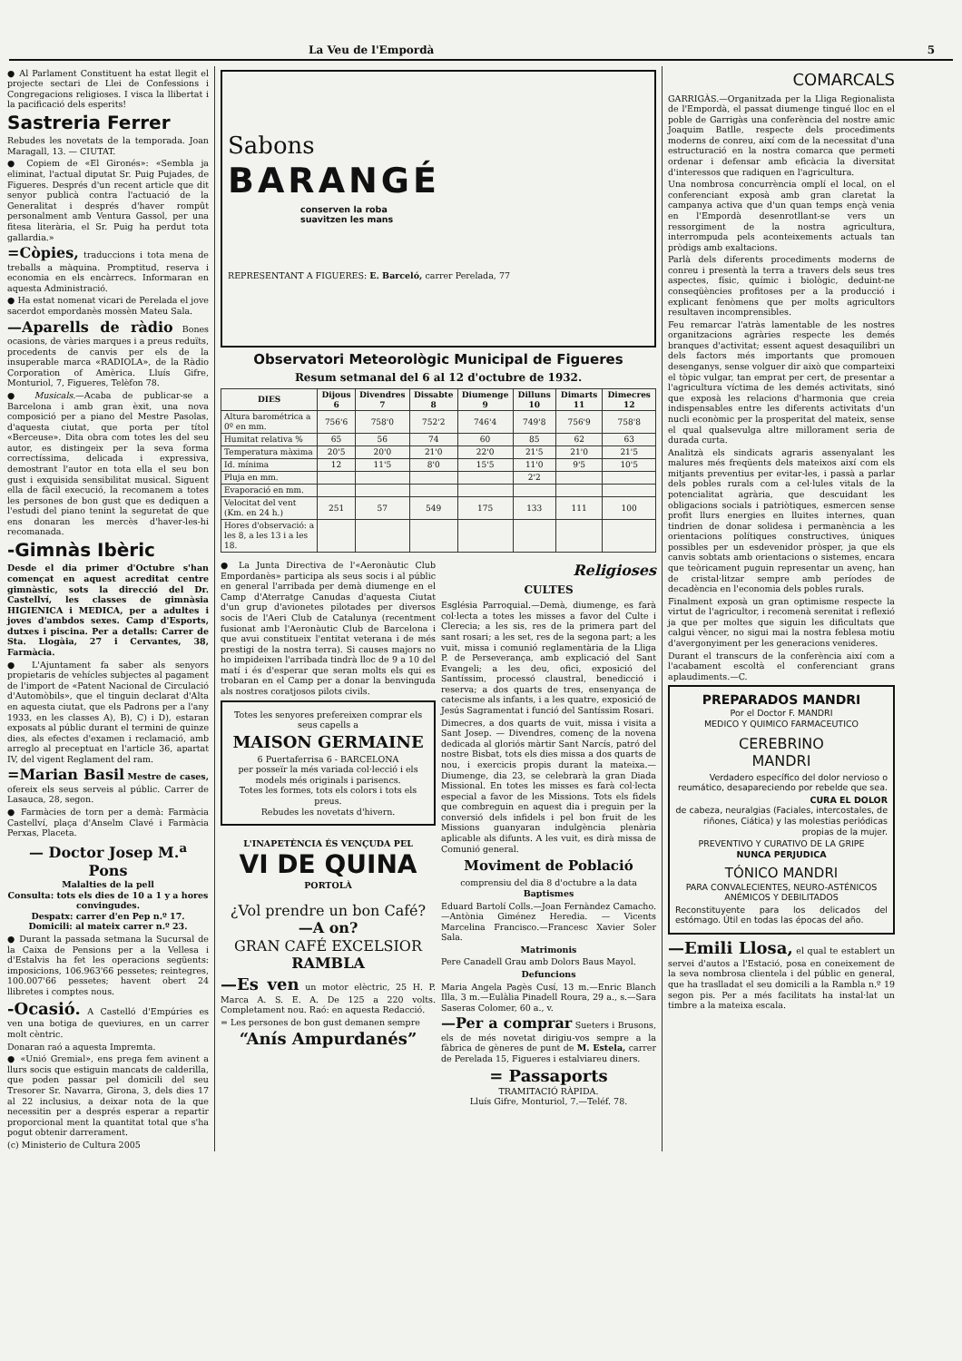La Veu de l'Empordà 5
● Al Parlament Constituent ha estat llegit el projecte sectari de Llei de Confessions i Congregacions religioses. I visca la llibertat i la pacificació dels esperits!
Sastreria Ferrer
Rebudes les novetats de la temporada. Joan Maragall, 13. — CIUTAT.
● Copiem de «El Gironés»: «Sembla ja eliminat, l'actual diputat Sr. Puig Pujades, de Figueres. Després d'un recent article que dit senyor publicà contra l'actuació de la Generalitat i després d'haver rompût personalment amb Ventura Gassol, per una fitesa literària, el Sr. Puig ha perdut tota gallardia.»
=Còpies, traduccions i tota mena de treballs a màquina. Promptitud, reserva i economia en els encàrrecs. Informaran en aquesta Administració.
● Ha estat nomenat vicari de Perelada el jove sacerdot empordanès mossèn Mateu Sala.
—Aparells de ràdio Bones ocasions, de vàries marques i a preus reduïts, procedents de canvis per els de la insuperable marca «RADIOLA», de la Ràdio Corporation of Amèrica. Lluís Gifre, Monturiol, 7, Figueres, Telèfon 78.
● Musicals.—Acaba de publicar-se a Barcelona i amb gran èxit, una nova composició per a piano del Mestre Pasolas, d'aquesta ciutat, que porta per títol «Berceuse». Dita obra com totes les del seu autor, es distingeix per la seva forma correctíssima, delicada i expressiva, demostrant l'autor en tota ella el seu bon gust i exquisida sensibilitat musical. Siguent ella de fàcil execució, la recomanem a totes les persones de bon gust que es dediquen a l'estudi del piano tenint la seguretat de que ens donaran les mercès d'haver-les-hi recomanada.
-Gimnàs Ibèric
Desde el dia primer d'Octubre s'han començat en aquest acreditat centre gimnàstic, sots la direcció del Dr. Castellví, les classes de gimnàsia HIGIENICA i MEDICA, per a adultes i joves d'ambdos sexes. Camp d'Esports, dutxes i piscina. Per a detalls: Carrer de Sta. Llogàia, 27 i Cervantes, 38, Farmàcia.
● L'Ajuntament fa saber als senyors propietaris de vehícles subjectes al pagament de l'import de «Patent Nacional de Circulació d'Automòbils», que el tinguin declarat d'Alta en aquesta ciutat, que els Padrons per a l'any 1933, en les classes A), B), C) i D), estaran exposats al públic durant el termini de quinze dies, als efectes d'examen i reclamació, amb arreglo al preceptuat en l'article 36, apartat IV, del vigent Reglament del ram.
=Marian Basil Mestre de cases, ofereix els seus serveis al públic. Carrer de Lasauca, 28, segon.
● Farmàcies de torn per a demà: Farmàcia Castellví, plaça d'Anselm Clavé i Farmàcia Perxas, Placeta.
— Doctor Josep M.<sup>a</sup> Pons
Malalties de la pell
Consulta: tots els dies de 10 a 1 y a hores convingudes.
Despatx: carrer d'en Pep n.º 17.
Domicili: al mateix carrer n.º 23.
● Durant la passada setmana la Sucursal de la Caixa de Pensions per a la Vellesa i d'Estalvis ha fet les operacions següents: imposicions, 106.963'66 pessetes; reintegres, 100.007'66 pessetes; havent obert 24 llibretes i comptes nous.
-Ocasió. A Castelló d'Empúries es ven una botiga de queviures, en un carrer molt cèntric.
Donaran raó a aquesta Impremta.
● «Unió Gremial», ens prega fem avinent a llurs socis que estiguin mancats de calderilla, que poden passar pel domicili del seu Tresorer Sr. Navarra, Girona, 3, dels dies 17 al 22 inclusius, a deixar nota de la que necessitin per a després esperar a repartir proporcional ment la quantitat total que s'ha pogut obtenir darrerament.
(c) Ministerio de Cultura 2005
Sabons
BARANGÉ
conserven la roba
suavitzen les mans
REPRESENTANT A FIGUERES: E. Barceló, carrer Perelada, 77
Observatori Meteorològic Municipal de Figueres
Resum setmanal del 6 al 12 d'octubre de 1932.
| DIES | Dijous 6 | Divendres 7 | Dissabte 8 | Diumenge 9 | Dilluns 10 | Dimarts 11 | Dimecres 12 |
| --- | --- | --- | --- | --- | --- | --- | --- |
| Altura barométrica a 0º en mm. | 756'6 | 758'0 | 752'2 | 746'4 | 749'8 | 756'9 | 758'8 |
| Humitat relativa % | 65 | 56 | 74 | 60 | 85 | 62 | 63 |
| Temperatura màxima | 20'5 | 20'0 | 21'0 | 22'0 | 21'5 | 21'0 | 21'5 |
| Id. mínima | 12 | 11'5 | 8'0 | 15'5 | 11'0 | 9'5 | 10'5 |
| Pluja en mm. | | | | | 2'2 | | |
| Evaporació en mm. | | | | | | | |
| Velocitat del vent (Km. en 24 h.) | 251 | 57 | 549 | 175 | 133 | 111 | 100 |
| Hores d'observació: a les 8, a les 13 i a les 18. | | | | | | | |
● La Junta Directiva de l'«Aeronàutic Club Empordanès» participa als seus socis i al públic en general l'arribada per demà diumenge en el Camp d'Aterratge Canudas d'aquesta Ciutat d'un grup d'avionetes pilotades per diversos socis de l'Aeri Club de Catalunya (recentment fusionat amb l'Aeronàutic Club de Barcelona i que avui constitueix l'entitat veterana i de més prestigi de la nostra terra). Si causes majors no ho impideixen l'arribada tindrà lloc de 9 a 10 del matí i és d'esperar que seran molts els qui es trobaran en el Camp per a donar la benvinguda als nostres coratjosos pilots civils.
Totes les senyores prefereixen comprar els seus capells a
MAISON GERMAINE
6 Puertaferrisa 6 - BARCELONA
per posseïr la més variada col·lecció i els models més originals i parisencs.
Totes les formes, tots els colors i tots els preus.
Rebudes les novetats d'hivern.
L'INAPETÈNCIA ÉS VENÇUDA PEL
VI DE QUINA
PORTOLÀ
¿Vol prendre un bon Café?
—A on?
GRAN CAFÉ EXCELSIOR
RAMBLA
—Es ven un motor elèctric, 25 H. P. Marca A. S. E. A. De 125 a 220 volts. Completament nou. Raó: en aquesta Redacció.
= Les persones de bon gust demanen sempre
“Anís Ampurdanés”
Religioses
CULTES
Església Parroquial.—Demà, diumenge, es farà col·lecta a totes les misses a favor del Culte i Clerecia; a les sis, res de la primera part del sant rosari; a les set, res de la segona part; a les vuit, missa i comunió reglamentària de la Lliga P. de Perseverança, amb explicació del Sant Evangeli; a les deu, ofici, exposició del Santíssim, processó claustral, benedicció i reserva; a dos quarts de tres, ensenyança de catecisme als infants, i a les quatre, exposició de Jesús Sagramentat i funció del Santíssim Rosari.
Dimecres, a dos quarts de vuit, missa i visita a Sant Josep. — Divendres, començ de la novena dedicada al gloriós màrtir Sant Narcís, patró del nostre Bisbat, tots els dies missa a dos quarts de nou, i exercicis propis durant la mateixa.—Diumenge, dia 23, se celebrarà la gran Diada Missional. En totes les misses es farà col·lecta especial a favor de les Missions. Tots els fidels que combreguin en aquest dia i preguin per la conversió dels infidels i pel bon fruit de les Missions guanyaran indulgència plenària aplicable als difunts. A les vuit, es dirà missa de Comunió general.
Moviment de Població
comprensiu del dia 8 d'octubre a la data
Baptismes
Eduard Bartolí Colls.—Joan Fernàndez Camacho.—Antònia Giménez Heredia. — Vicents Marcelina Francisco.—Francesc Xavier Soler Sala.
Matrimonis
Pere Canadell Grau amb Dolors Baus Mayol.
Defuncions
Maria Angela Pagès Cusí, 13 m.—Enric Blanch Illa, 3 m.—Eulàlia Pinadell Roura, 29 a., s.—Sara Saseras Colomer, 60 a., v.
—Per a comprar Sueters i Brusons, els de més novetat dirigiu-vos sempre a la fàbrica de gèneres de punt de M. Estela, carrer de Perelada 15, Figueres i estalviareu diners.
= Passaports
TRAMITACIÓ RÀPIDA.
Lluís Gifre, Monturiol, 7.—Teléf. 78.
COMARCALS
GARRIGÀS.—Organitzada per la Lliga Regionalista de l'Empordà, el passat diumenge tingué lloc en el poble de Garrigàs una conferència del nostre amic Joaquim Batlle, respecte dels procediments moderns de conreu, així com de la necessitat d'una estructuració en la nostra comarca que permeti ordenar i defensar amb eficàcia la diversitat d'interessos que radiquen en l'agricultura.
Una nombrosa concurrència omplí el local, on el conferenciant exposà amb gran claretat la campanya activa que d'un quan temps ençà venia en l'Empordà desenrotllant-se vers un ressorgiment de la nostra agricultura, interrompuda pels aconteixements actuals tan pròdigs amb exaltacions.
Parlà dels diferents procediments moderns de conreu i presentà la terra a travers dels seus tres aspectes, físic, químic i biològic, deduint-ne conseqüències profitoses per a la producció i explicant fenòmens que per molts agricultors resultaven incomprensibles.
Feu remarcar l'atràs lamentable de les nostres organitzacions agràries respecte les demés branques d'activitat; essent aquest desaquilibri un dels factors més importants que promouen desenganys, sense volguer dir això que comparteixi el tòpic vulgar, tan emprat per cert, de presentar a l'agricultura víctima de les demés activitats, sinó que exposà les relacions d'harmonia que creia indispensables entre les diferents activitats d'un nucli econòmic per la prosperitat del mateix, sense el qual qualsevulga altre millorament seria de durada curta.
Analitzà els sindicats agraris assenyalant les malures més freqüents dels mateixos així com els mitjants preventius per evitar-les, i passà a parlar dels pobles rurals com a cel·lules vitals de la potencialitat agrària, que descuidant les obligacions socials i patriòtiques, esmercen sense profit llurs energies en lluites internes, quan tindrien de donar solidesa i permanència a les orientacions polítiques constructives, úniques possibles per un esdevenidor pròsper, ja que els canvis sobtats amb orientacions o sistemes, encara que teòricament puguin representar un avenç, han de cristal·litzar sempre amb períodes de decadència en l'economia dels pobles rurals.
Finalment exposà un gran optimisme respecte la virtut de l'agricultor, i recomenà serenitat i reflexió ja que per moltes que siguin les dificultats que calgui vèncer, no sigui mai la nostra feblesa motiu d'avergonyiment per les generacions venideres.
Durant el transcurs de la conferència així com a l'acabament escoltà el conferenciant grans aplaudiments.—C.
PREPARADOS MANDRI
Por el Doctor F. MANDRI
MEDICO Y QUIMICO FARMACEUTICO
CEREBRINO
MANDRI
Verdadero específico del dolor nervioso o reumático, desapareciendo por rebelde que sea.
CURA EL DOLOR
de cabeza, neuralgias (Faciales, intercostales, de riñones, Ciática) y las molestias periódicas propias de la mujer.
PREVENTIVO Y CURATIVO DE LA GRIPE
NUNCA PERJUDICA
TÓNICO MANDRI
PARA CONVALECIENTES, NEURO-ASTÉNICOS ANÉMICOS Y DEBILITADOS
Reconstituyente para los delicados del estómago. Útil en todas las épocas del año.
—Emili Llosa, el qual te establert un servei d'autos a l'Estació, posa en coneixement de la seva nombrosa clientela i del públic en general, que ha traslladat el seu domicili a la Rambla n.º 19 segon pis. Per a més facilitats ha instal·lat un timbre a la mateixa escala.